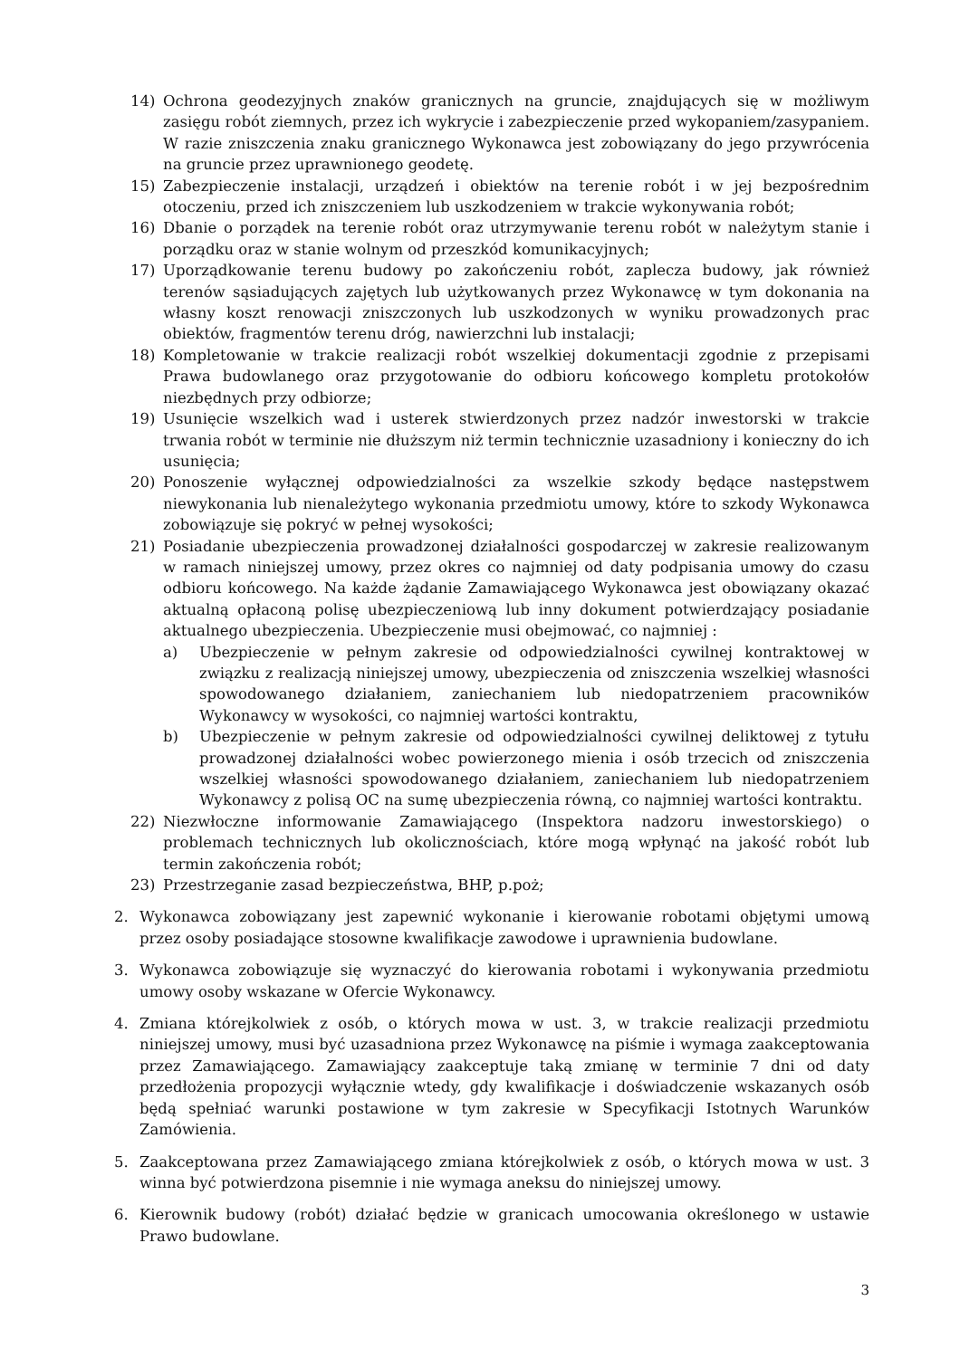14) Ochrona geodezyjnych znaków granicznych na gruncie, znajdujących się w możliwym zasięgu robót ziemnych, przez ich wykrycie i zabezpieczenie przed wykopaniem/zasypaniem. W razie zniszczenia znaku granicznego Wykonawca jest zobowiązany do jego przywrócenia na gruncie przez uprawnionego geodetę.
15) Zabezpieczenie instalacji, urządzeń i obiektów na terenie robót i w jej bezpośrednim otoczeniu, przed ich zniszczeniem lub uszkodzeniem w trakcie wykonywania robót;
16) Dbanie o porządek na terenie robót oraz utrzymywanie terenu robót w należytym stanie i porządku oraz w stanie wolnym od przeszkód komunikacyjnych;
17) Uporządkowanie terenu budowy po zakończeniu robót, zaplecza budowy, jak również terenów sąsiadujących zajętych lub użytkowanych przez Wykonawcę w tym dokonania na własny koszt renowacji zniszczonych lub uszkodzonych w wyniku prowadzonych prac obiektów, fragmentów terenu dróg, nawierzchni lub instalacji;
18) Kompletowanie w trakcie realizacji robót wszelkiej dokumentacji zgodnie z przepisami Prawa budowlanego oraz przygotowanie do odbioru końcowego kompletu protokołów niezbędnych przy odbiorze;
19) Usunięcie wszelkich wad i usterek stwierdzonych przez nadzór inwestorski w trakcie trwania robót w terminie nie dłuższym niż termin technicznie uzasadniony i konieczny do ich usunięcia;
20) Ponoszenie wyłącznej odpowiedzialności za wszelkie szkody będące następstwem niewykonania lub nienależytego wykonania przedmiotu umowy, które to szkody Wykonawca zobowiązuje się pokryć w pełnej wysokości;
21) Posiadanie ubezpieczenia prowadzonej działalności gospodarczej w zakresie realizowanym w ramach niniejszej umowy, przez okres co najmniej od daty podpisania umowy do czasu odbioru końcowego. Na każde żądanie Zamawiającego Wykonawca jest obowiązany okazać aktualną opłaconą polisę ubezpieczeniową lub inny dokument potwierdzający posiadanie aktualnego ubezpieczenia. Ubezpieczenie musi obejmować, co najmniej :
a) Ubezpieczenie w pełnym zakresie od odpowiedzialności cywilnej kontraktowej w związku z realizacją niniejszej umowy, ubezpieczenia od zniszczenia wszelkiej własności spowodowanego działaniem, zaniechaniem lub niedopatrzeniem pracowników Wykonawcy w wysokości, co najmniej wartości kontraktu,
b) Ubezpieczenie w pełnym zakresie od odpowiedzialności cywilnej deliktowej z tytułu prowadzonej działalności wobec powierzonego mienia i osób trzecich od zniszczenia wszelkiej własności spowodowanego działaniem, zaniechaniem lub niedopatrzeniem Wykonawcy z polisą OC na sumę ubezpieczenia równą, co najmniej wartości kontraktu.
22) Niezwłoczne informowanie Zamawiającego (Inspektora nadzoru inwestorskiego) o problemach technicznych lub okolicznościach, które mogą wpłynąć na jakość robót lub termin zakończenia robót;
23) Przestrzeganie zasad bezpieczeństwa, BHP, p.poż;
2. Wykonawca zobowiązany jest zapewnić wykonanie i kierowanie robotami objętymi umową przez osoby posiadające stosowne kwalifikacje zawodowe i uprawnienia budowlane.
3. Wykonawca zobowiązuje się wyznaczyć do kierowania robotami i wykonywania przedmiotu umowy osoby wskazane w Ofercie Wykonawcy.
4. Zmiana którejkolwiek z osób, o których mowa w ust. 3, w trakcie realizacji przedmiotu niniejszej umowy, musi być uzasadniona przez Wykonawcę na piśmie i wymaga zaakceptowania przez Zamawiającego. Zamawiający zaakceptuje taką zmianę w terminie 7 dni od daty przedłożenia propozycji wyłącznie wtedy, gdy kwalifikacje i doświadczenie wskazanych osób będą spełniać warunki postawione w tym zakresie w Specyfikacji Istotnych Warunków Zamówienia.
5. Zaakceptowana przez Zamawiającego zmiana którejkolwiek z osób, o których mowa w ust. 3 winna być potwierdzona pisemnie i nie wymaga aneksu do niniejszej umowy.
6. Kierownik budowy (robót) działać będzie w granicach umocowania określonego w ustawie Prawo budowlane.
3